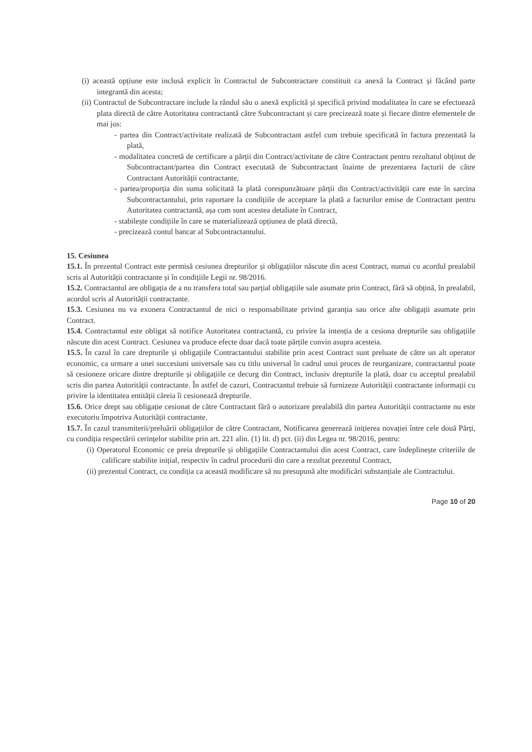(i) această opțiune este inclusă explicit în Contractul de Subcontractare constituit ca anexă la Contract și făcând parte integrantă din acesta;
(ii) Contractul de Subcontractare include la rândul său o anexă explicită și specifică privind modalitatea în care se efectuează plata directă de către Autoritatea contractantă către Subcontractant și care precizează toate și fiecare dintre elementele de mai jos:
- partea din Contract/activitate realizată de Subcontractant astfel cum trebuie specificată în factura prezentată la plată,
- modalitatea concretă de certificare a părții din Contract/activitate de către Contractant pentru rezultatul obținut de Subcontractant/partea din Contract executată de Subcontractant înainte de prezentarea facturii de către Contractant Autorității contractante,
- partea/proporția din suma solicitată la plată corespunzătoare părții din Contract/activității care este în sarcina Subcontractantului, prin raportare la condițiile de acceptare la plată a facturilor emise de Contractant pentru Autoritatea contractantă, așa cum sunt acestea detaliate în Contract,
- stabilește condițiile în care se materializează opțiunea de plată directă,
- precizează contul bancar al Subcontractantului.
15. Cesiunea
15.1. În prezentul Contract este permisă cesiunea drepturilor și obligațiilor născute din acest Contract, numai cu acordul prealabil scris al Autorității contractante și în condițiile Legii nr. 98/2016.
15.2. Contractantul are obligația de a nu transfera total sau parțial obligațiile sale asumate prin Contract, fără să obțină, în prealabil, acordul scris al Autorității contractante.
15.3. Cesiunea nu va exonera Contractantul de nici o responsabilitate privind garanția sau orice alte obligații asumate prin Contract.
15.4. Contractantul este obligat să notifice Autoritatea contractantă, cu privire la intenția de a cesiona drepturile sau obligațiile născute din acest Contract. Cesiunea va produce efecte doar dacă toate părțile convin asupra acesteia.
15.5. În cazul în care drepturile și obligațiile Contractantului stabilite prin acest Contract sunt preluate de către un alt operator economic, ca urmare a unei succesiuni universale sau cu titlu universal în cadrul unui proces de reorganizare, contractantul poate să cesioneze oricare dintre drepturile și obligațiile ce decurg din Contract, inclusiv drepturile la plată, doar cu acceptul prealabil scris din partea Autorității contractante. În astfel de cazuri, Contractantul trebuie să furnizeze Autorității contractante informații cu privire la identitatea entității căreia îi cesionează drepturile.
15.6. Orice drept sau obligație cesionat de către Contractant fără o autorizare prealabilă din partea Autorității contractante nu este executoriu împotriva Autorității contractante.
15.7. În cazul transmiterii/preluării obligațiilor de către Contractant, Notificarea generează inițierea novației între cele două Părți, cu condiția respectării cerințelor stabilite prin art. 221 alin. (1) lit. d) pct. (ii) din Legea nr. 98/2016, pentru:
(i) Operatorul Economic ce preia drepturile și obligațiile Contractantului din acest Contract, care îndeplinește criteriile de calificare stabilite inițial, respectiv în cadrul procedurii din care a rezultat prezentul Contract,
(ii) prezentul Contract, cu condiția ca această modificare să nu presupună alte modificări substanțiale ale Contractului.
Page 10 of 20